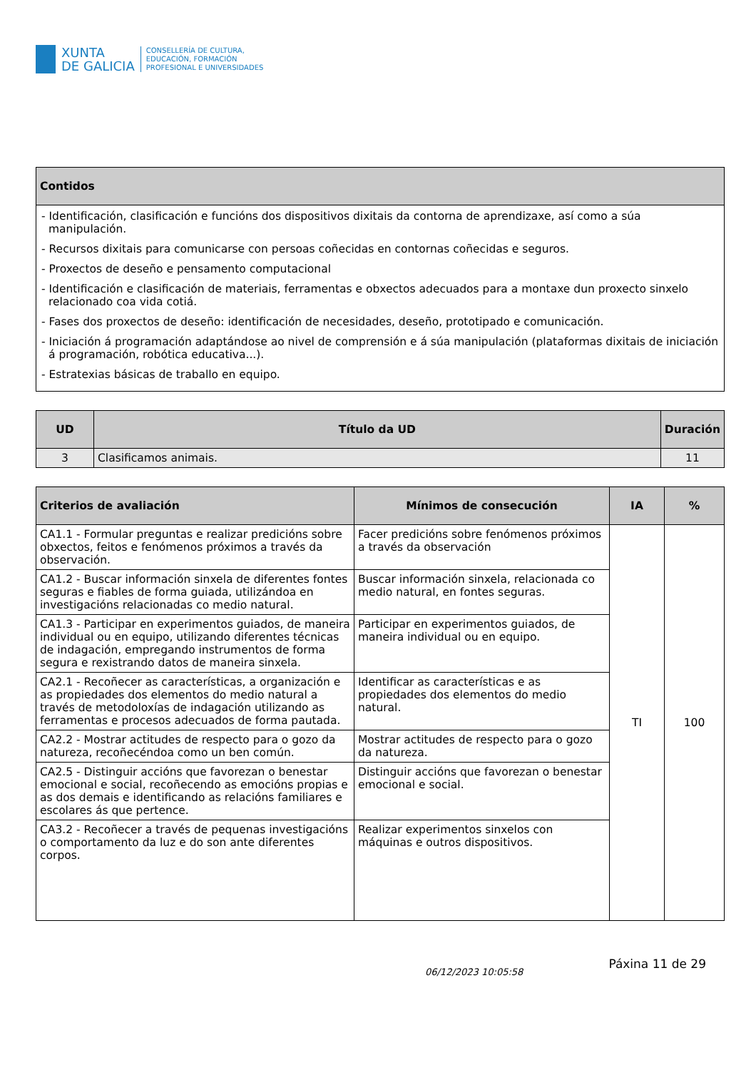XUNTA
DE GALICIA
CONSELLERÍA DE CULTURA,
EDUCACIÓN, FORMACIÓN
PROFESIONAL E UNIVERSIDADES
| Contidos |
| --- |
| - Identificación, clasificación e funcións dos dispositivos dixitais da contorna de aprendizaxe, así como a súa manipulación. - Recursos dixitais para comunicarse con persoas coñecidas en contornas coñecidas e seguros. - Proxectos de deseño e pensamento computacional - Identificación e clasificación de materiais, ferramentas e obxectos adecuados para a montaxe dun proxecto sinxelo relacionado coa vida cotiá. - Fases dos proxectos de deseño: identificación de necesidades, deseño, prototipado e comunicación. - Iniciación á programación adaptándose ao nivel de comprensión e á súa manipulación (plataformas dixitais de iniciación á programación, robótica educativa...). - Estratexias básicas de traballo en equipo. |
| UD | Título da UD | Duración |
| --- | --- | --- |
| 3 | Clasificamos animais. | 11 |
| Criterios de avaliación | Mínimos de consecución | IA | % |
| --- | --- | --- | --- |
| CA1.1 - Formular preguntas e realizar predicións sobre obxectos, feitos e fenómenos próximos a través da observación. | Facer predicións sobre fenómenos próximos a través da observación | TI | 100 |
| CA1.2 - Buscar información sinxela de diferentes fontes seguras e fiables de forma guiada, utilizándoa en investigacións relacionadas co medio natural. | Buscar información sinxela, relacionada co medio natural, en fontes seguras. | | |
| CA1.3 - Participar en experimentos guiados, de maneira individual ou en equipo, utilizando diferentes técnicas de indagación, empregando instrumentos de forma segura e rexistrando datos de maneira sinxela. | Participar en experimentos guiados, de maneira individual ou en equipo. | | |
| CA2.1 - Recoñecer as características, a organización e as propiedades dos elementos do medio natural a través de metodoloxías de indagación utilizando as ferramentas e procesos adecuados de forma pautada. | Identificar as características e as propiedades dos elementos do medio natural. | | |
| CA2.2 - Mostrar actitudes de respecto para o gozo da natureza, recoñecéndoa como un ben común. | Mostrar actitudes de respecto para o gozo da natureza. | | |
| CA2.5 - Distinguir accións que favorezan o benestar emocional e social, recoñecendo as emocións propias e as dos demais e identificando as relacións familiares e escolares ás que pertence. | Distinguir accións que favorezan o benestar emocional e social. | | |
| CA3.2 - Recoñecer a través de pequenas investigacións o comportamento da luz e do son ante diferentes corpos. | Realizar experimentos sinxelos con máquinas e outros dispositivos. | | |
06/12/2023 10:05:58 Páxina 11 de 29